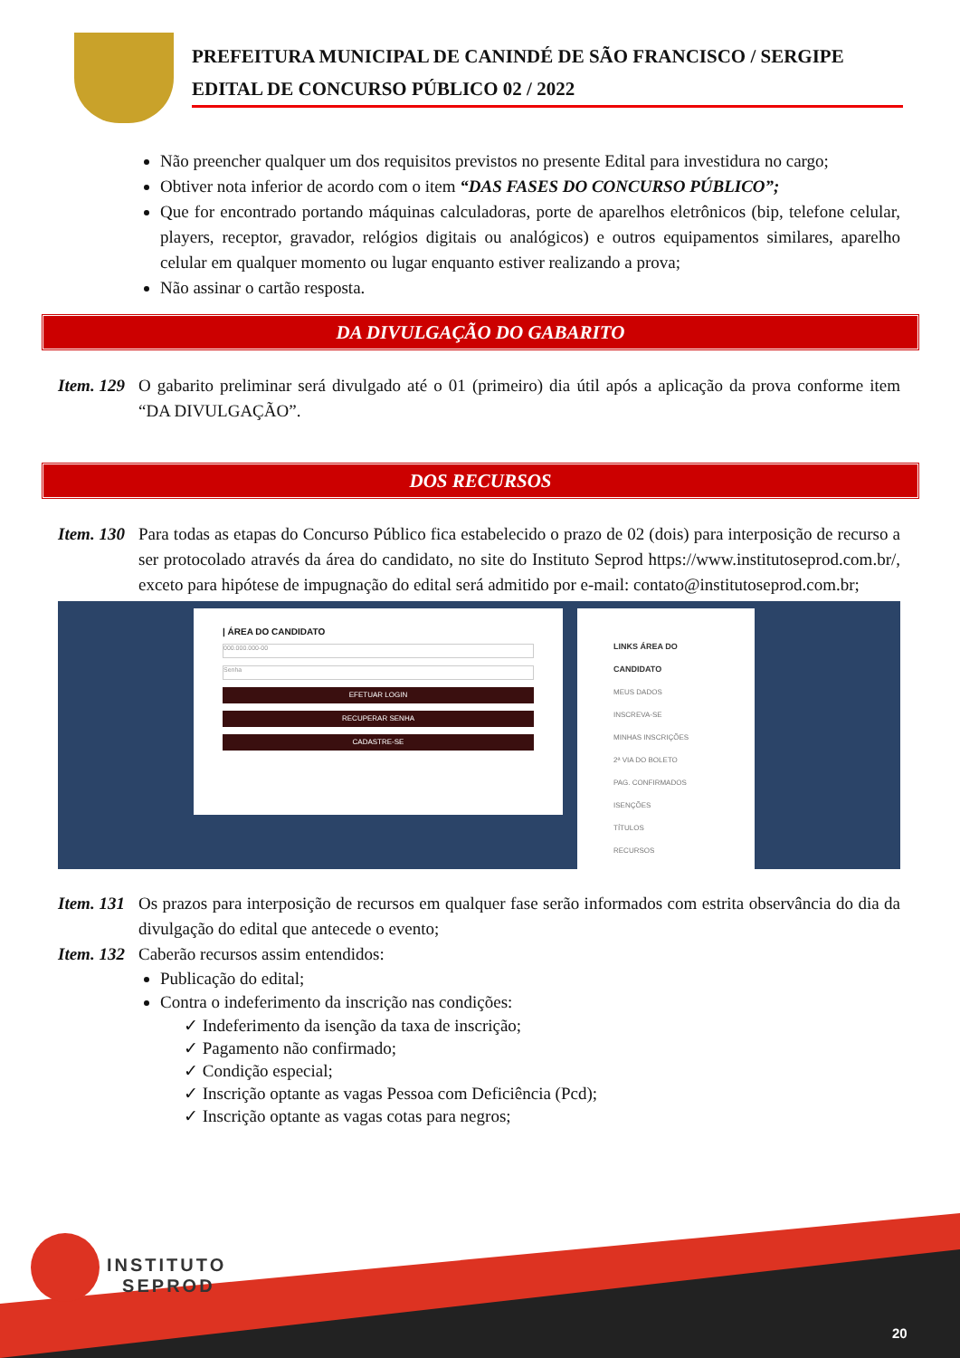PREFEITURA MUNICIPAL DE CANINDÉ DE SÃO FRANCISCO / SERGIPE
EDITAL DE CONCURSO PÚBLICO 02 / 2022
Não preencher qualquer um dos requisitos previstos no presente Edital para investidura no cargo;
Obtiver nota inferior de acordo com o item “DAS FASES DO CONCURSO PÚBLICO”;
Que for encontrado portando máquinas calculadoras, porte de aparelhos eletrônicos (bip, telefone celular, players, receptor, gravador, relógios digitais ou analógicos) e outros equipamentos similares, aparelho celular em qualquer momento ou lugar enquanto estiver realizando a prova;
Não assinar o cartão resposta.
DA DIVULGAÇÃO DO GABARITO
Item. 129 O gabarito preliminar será divulgado até o 01 (primeiro) dia útil após a aplicação da prova conforme item “DA DIVULGAÇÃO”.
DOS RECURSOS
Item. 130 Para todas as etapas do Concurso Público fica estabelecido o prazo de 02 (dois) para interposição de recurso a ser protocolado através da área do candidato, no site do Instituto Seprod https://www.institutoseprod.com.br/, exceto para hipótese de impugnação do edital será admitido por e-mail: contato@institutoseprod.com.br;
| ÁREA DO CANDIDATO
000.000.000-00
Senha
EFETUAR LOGIN
RECUPERAR SENHA
CADASTRE-SE
LINKS ÁREA DO CANDIDATO
MEUS DADOS
INSCREVA-SE
MINHAS INSCRIÇÕES
2ª VIA DO BOLETO
PAG. CONFIRMADOS
ISENÇÕES
TÍTULOS
RECURSOS
Item. 131 Os prazos para interposição de recursos em qualquer fase serão informados com estrita observância do dia da divulgação do edital que antecede o evento;
Item. 132 Caberão recursos assim entendidos:
Publicação do edital;
Contra o indeferimento da inscrição nas condições:
✓ Indeferimento da isenção da taxa de inscrição;
✓ Pagamento não confirmado;
✓ Condição especial;
✓ Inscrição optante as vagas Pessoa com Deficiência (Pcd);
✓ Inscrição optante as vagas cotas para negros;
INSTITUTO
SEPROD
20